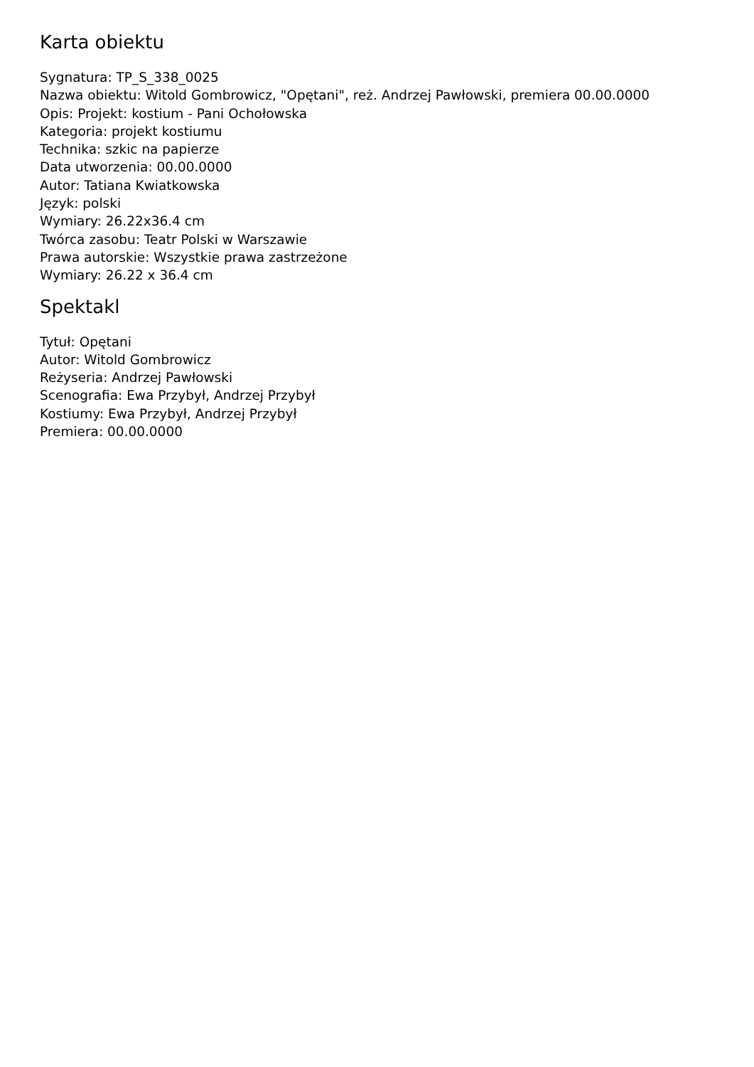Karta obiektu
Sygnatura: TP_S_338_0025
Nazwa obiektu: Witold Gombrowicz, "Opętani", reż. Andrzej Pawłowski, premiera 00.00.0000
Opis: Projekt: kostium - Pani Ochołowska
Kategoria: projekt kostiumu
Technika: szkic na papierze
Data utworzenia: 00.00.0000
Autor: Tatiana Kwiatkowska
Język: polski
Wymiary: 26.22x36.4 cm
Twórca zasobu: Teatr Polski w Warszawie
Prawa autorskie: Wszystkie prawa zastrzeżone
Wymiary: 26.22 x 36.4 cm
Spektakl
Tytuł: Opętani
Autor: Witold Gombrowicz
Reżyseria: Andrzej Pawłowski
Scenografia: Ewa Przybył, Andrzej Przybył
Kostiumy: Ewa Przybył, Andrzej Przybył
Premiera: 00.00.0000